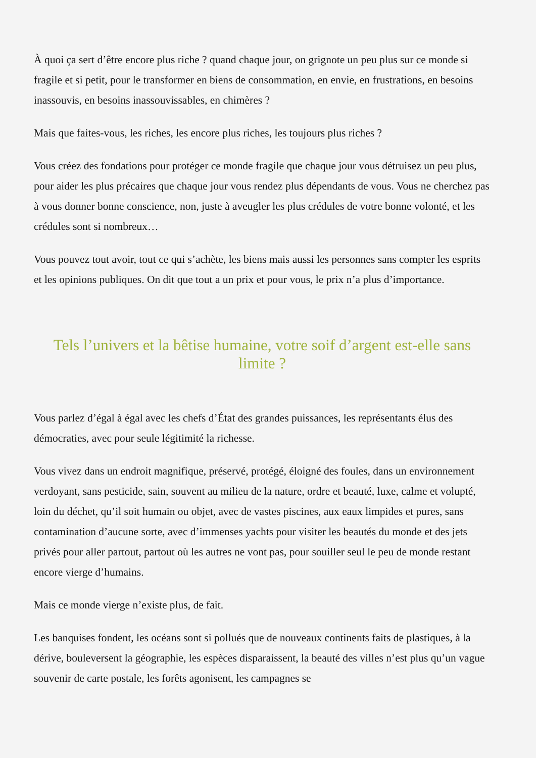À quoi ça sert d’être encore plus riche ? quand chaque jour, on grignote un peu plus sur ce monde si fragile et si petit, pour le transformer en biens de consommation, en envie, en frustrations, en besoins inassouvis, en besoins inassouvissables, en chimères ?
Mais que faites-vous, les riches, les encore plus riches, les toujours plus riches ?
Vous créez des fondations pour protéger ce monde fragile que chaque jour vous détruisez un peu plus, pour aider les plus précaires que chaque jour vous rendez plus dépendants de vous. Vous ne cherchez pas à vous donner bonne conscience, non, juste à aveugler les plus crédules de votre bonne volonté, et les crédules sont si nombreux…
Vous pouvez tout avoir, tout ce qui s’achète, les biens mais aussi les personnes sans compter les esprits et les opinions publiques. On dit que tout a un prix et pour vous, le prix n’a plus d’importance.
Tels l’univers et la bêtise humaine, votre soif d’argent est-elle sans limite ?
Vous parlez d’égal à égal avec les chefs d’État des grandes puissances, les représentants élus des démocraties, avec pour seule légitimité la richesse.
Vous vivez dans un endroit magnifique, préservé, protégé, éloigné des foules, dans un environnement verdoyant, sans pesticide, sain, souvent au milieu de la nature, ordre et beauté, luxe, calme et volupté, loin du déchet, qu’il soit humain ou objet, avec de vastes piscines, aux eaux limpides et pures, sans contamination d’aucune sorte, avec d’immenses yachts pour visiter les beautés du monde et des jets privés pour aller partout, partout où les autres ne vont pas, pour souiller seul le peu de monde restant encore vierge d’humains.
Mais ce monde vierge n’existe plus, de fait.
Les banquises fondent, les océans sont si pollués que de nouveaux continents faits de plastiques, à la dérive, bouleversent la géographie, les espèces disparaissent, la beauté des villes n’est plus qu’un vague souvenir de carte postale, les forêts agonisent, les campagnes se